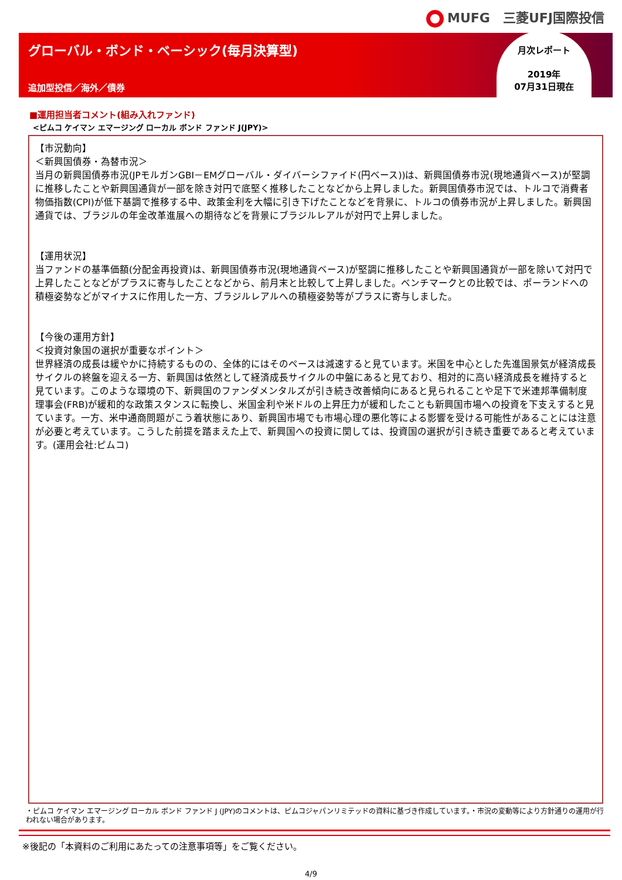MUFG　三菱UFJ国際投信
グローバル・ボンド・ベーシック(毎月決算型)
追加型投信／海外／債券
月次レポート
2019年
07月31日現在
■運用担当者コメント(組み入れファンド)
<ピムコ ケイマン エマージング ローカル ボンド ファンド J(JPY)>
【市況動向】
＜新興国債券・為替市況＞
当月の新興国債券市況(JPモルガンGBI－EMグローバル・ダイバーシファイド(円ベース))は、新興国債券市況(現地通貨ベース)が堅調に推移したことや新興国通貨が一部を除き対円で底堅く推移したことなどから上昇しました。新興国債券市況では、トルコで消費者物価指数(CPI)が低下基調で推移する中、政策金利を大幅に引き下げたことなどを背景に、トルコの債券市況が上昇しました。新興国通貨では、ブラジルの年金改革進展への期待などを背景にブラジルレアルが対円で上昇しました。
【運用状況】
当ファンドの基準価額(分配金再投資)は、新興国債券市況(現地通貨ベース)が堅調に推移したことや新興国通貨が一部を除いて対円で上昇したことなどがプラスに寄与したことなどから、前月末と比較して上昇しました。ベンチマークとの比較では、ポーランドへの積極姿勢などがマイナスに作用した一方、ブラジルレアルへの積極姿勢等がプラスに寄与しました。
【今後の運用方針】
＜投資対象国の選択が重要なポイント＞
世界経済の成長は緩やかに持続するものの、全体的にはそのペースは減速すると見ています。米国を中心とした先進国景気が経済成長サイクルの終盤を迎える一方、新興国は依然として経済成長サイクルの中盤にあると見ており、相対的に高い経済成長を維持すると見ています。このような環境の下、新興国のファンダメンタルズが引き続き改善傾向にあると見られることや足下で米連邦準備制度理事会(FRB)が緩和的な政策スタンスに転換し、米国金利や米ドルの上昇圧力が緩和したことも新興国市場への投資を下支えすると見ています。一方、米中通商問題がこう着状態にあり、新興国市場でも市場心理の悪化等による影響を受ける可能性があることには注意が必要と考えています。こうした前提を踏まえた上で、新興国への投資に関しては、投資国の選択が引き続き重要であると考えています。(運用会社:ピムコ)
・ピムコ ケイマン エマージング ローカル ボンド ファンド J (JPY)のコメントは、ピムコジャパンリミテッドの資料に基づき作成しています。・市況の変動等により方針通りの運用が行われない場合があります。
※後記の「本資料のご利用にあたっての注意事項等」をご覧ください。
4/9